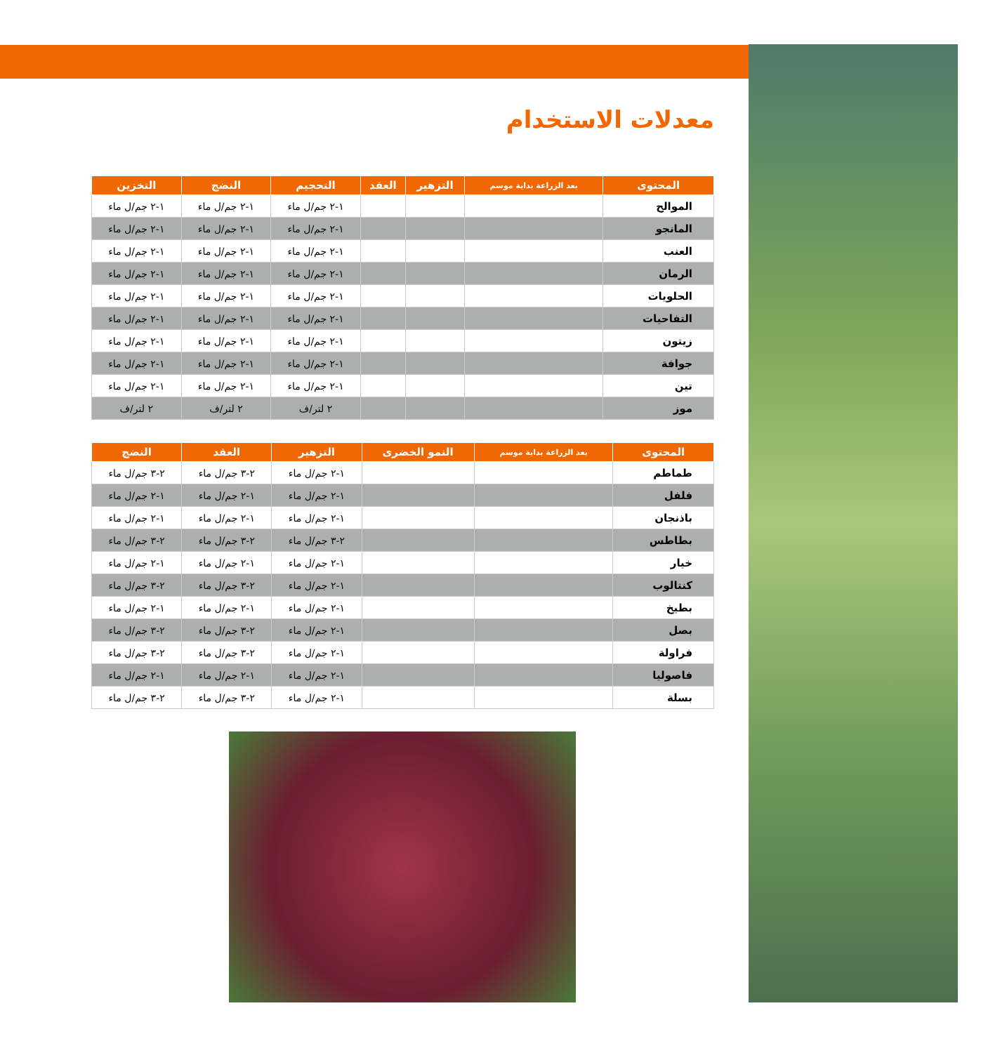معدلات الاستخدام
| المحتوى | بعد الزراعة بداية موسم | التزهير | العقد | التحجيم | النضج | التخزين |
| --- | --- | --- | --- | --- | --- | --- |
| الموالح | | | | ١-٢ جم/ل ماء | ١-٢ جم/ل ماء | ١-٢ جم/ل ماء |
| المانجو | | | | ١-٢ جم/ل ماء | ١-٢ جم/ل ماء | ١-٢ جم/ل ماء |
| العنب | | | | ١-٢ جم/ل ماء | ١-٢ جم/ل ماء | ١-٢ جم/ل ماء |
| الرمان | | | | ١-٢ جم/ل ماء | ١-٢ جم/ل ماء | ١-٢ جم/ل ماء |
| الحلويات | | | | ١-٢ جم/ل ماء | ١-٢ جم/ل ماء | ١-٢ جم/ل ماء |
| التفاحيات | | | | ١-٢ جم/ل ماء | ١-٢ جم/ل ماء | ١-٢ جم/ل ماء |
| زيتون | | | | ١-٢ جم/ل ماء | ١-٢ جم/ل ماء | ١-٢ جم/ل ماء |
| جوافة | | | | ١-٢ جم/ل ماء | ١-٢ جم/ل ماء | ١-٢ جم/ل ماء |
| تين | | | | ١-٢ جم/ل ماء | ١-٢ جم/ل ماء | ١-٢ جم/ل ماء |
| موز | | | | ٢ لتر/ف | ٢ لتر/ف | ٢ لتر/ف |
| المحتوى | بعد الزراعة بداية موسم | النمو الخضرى | التزهير | العقد | النضج |
| --- | --- | --- | --- | --- | --- |
| طماطم | | | ١-٢ جم/ل ماء | ٢-٣ جم/ل ماء | ٢-٣ جم/ل ماء |
| فلفل | | | ١-٢ جم/ل ماء | ١-٢ جم/ل ماء | ١-٢ جم/ل ماء |
| باذنجان | | | ١-٢ جم/ل ماء | ١-٢ جم/ل ماء | ١-٢ جم/ل ماء |
| بطاطس | | | ٢-٣ جم/ل ماء | ٢-٣ جم/ل ماء | ٢-٣ جم/ل ماء |
| خيار | | | ١-٢ جم/ل ماء | ١-٢ جم/ل ماء | ١-٢ جم/ل ماء |
| كنتالوب | | | ١-٢ جم/ل ماء | ٢-٣ جم/ل ماء | ٢-٣ جم/ل ماء |
| بطيخ | | | ١-٢ جم/ل ماء | ١-٢ جم/ل ماء | ١-٢ جم/ل ماء |
| بصل | | | ١-٢ جم/ل ماء | ٢-٣ جم/ل ماء | ٢-٣ جم/ل ماء |
| فراولة | | | ١-٢ جم/ل ماء | ٢-٣ جم/ل ماء | ٢-٣ جم/ل ماء |
| فاصوليا | | | ١-٢ جم/ل ماء | ١-٢ جم/ل ماء | ١-٢ جم/ل ماء |
| بسلة | | | ١-٢ جم/ل ماء | ٢-٣ جم/ل ماء | ٢-٣ جم/ل ماء |